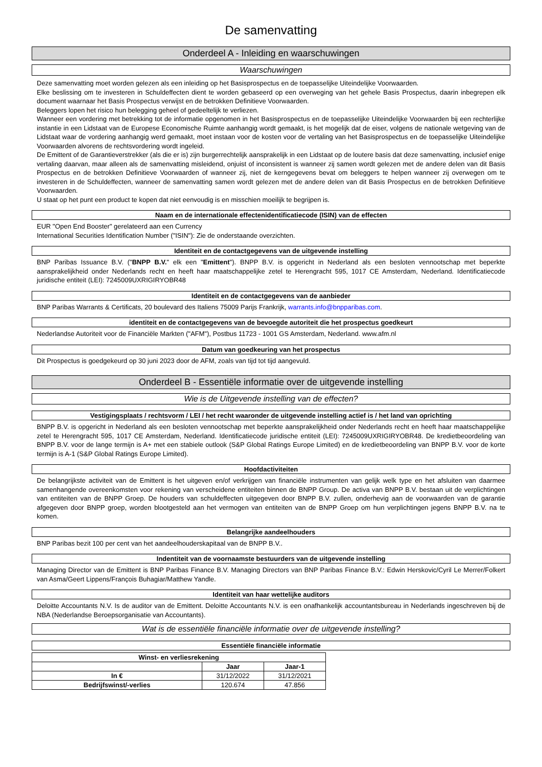De samenvatting
Onderdeel A - Inleiding en waarschuwingen
Waarschuwingen
Deze samenvatting moet worden gelezen als een inleiding op het Basisprospectus en de toepasselijke Uiteindelijke Voorwaarden.
Elke beslissing om te investeren in Schuldeffecten dient te worden gebaseerd op een overweging van het gehele Basis Prospectus, daarin inbegrepen elk document waarnaar het Basis Prospectus verwijst en de betrokken Definitieve Voorwaarden.
Beleggers lopen het risico hun belegging geheel of gedeeltelijk te verliezen.
Wanneer een vordering met betrekking tot de informatie opgenomen in het Basisprospectus en de toepasselijke Uiteindelijke Voorwaarden bij een rechterlijke instantie in een Lidstaat van de Europese Economische Ruimte aanhangig wordt gemaakt, is het mogelijk dat de eiser, volgens de nationale wetgeving van de Lidstaat waar de vordering aanhangig werd gemaakt, moet instaan voor de kosten voor de vertaling van het Basisprospectus en de toepasselijke Uiteindelijke Voorwaarden alvorens de rechtsvordering wordt ingeleid.
De Emittent of de Garantieverstrekker (als die er is) zijn burgerrechtelijk aansprakelijk in een Lidstaat op de loutere basis dat deze samenvatting, inclusief enige vertaling daarvan, maar alleen als de samenvatting misleidend, onjuist of inconsistent is wanneer zij samen wordt gelezen met de andere delen van dit Basis Prospectus en de betrokken Definitieve Voorwaarden of wanneer zij, niet de kerngegevens bevat om beleggers te helpen wanneer zij overwegen om te investeren in de Schuldeffecten, wanneer de samenvatting samen wordt gelezen met de andere delen van dit Basis Prospectus en de betrokken Definitieve Voorwaarden.
U staat op het punt een product te kopen dat niet eenvoudig is en misschien moeilijk te begrijpen is.
Naam en de internationale effectenidentificatiecode (ISIN) van de effecten
EUR "Open End Booster" gerelateerd aan een Currency
International Securities Identification Number ("ISIN"): Zie de onderstaande overzichten.
Identiteit en de contactgegevens van de uitgevende instelling
BNP Paribas Issuance B.V. ("BNPP B.V." elk een "Emittent"). BNPP B.V. is opgericht in Nederland als een besloten vennootschap met beperkte aansprakelijkheid onder Nederlands recht en heeft haar maatschappelijke zetel te Herengracht 595, 1017 CE Amsterdam, Nederland. Identificatiecode juridische entiteit (LEI): 7245009UXRIGIRYOBR48
Identiteit en de contactgegevens van de aanbieder
BNP Paribas Warrants & Certificats, 20 boulevard des Italiens 75009 Parijs Frankrijk, warrants.info@bnpparibas.com.
identiteit en de contactgegevens van de bevoegde autoriteit die het prospectus goedkeurt
Nederlandse Autoriteit voor de Financiële Markten ("AFM"), Postbus 11723 - 1001 GS Amsterdam, Nederland. www.afm.nl
Datum van goedkeuring van het prospectus
Dit Prospectus is goedgekeurd op 30 juni 2023 door de AFM, zoals van tijd tot tijd aangevuld.
Onderdeel B - Essentiële informatie over de uitgevende instelling
Wie is de Uitgevende instelling van de effecten?
Vestigingsplaats / rechtsvorm / LEI / het recht waaronder de uitgevende instelling actief is / het land van oprichting
BNPP B.V. is opgericht in Nederland als een besloten vennootschap met beperkte aansprakelijkheid onder Nederlands recht en heeft haar maatschappelijke zetel te Herengracht 595, 1017 CE Amsterdam, Nederland. Identificatiecode juridische entiteit (LEI): 7245009UXRIGIRYOBR48. De kredietbeoordeling van BNPP B.V. voor de lange termijn is A+ met een stabiele outlook (S&P Global Ratings Europe Limited) en de kredietbeoordeling van BNPP B.V. voor de korte termijn is A-1 (S&P Global Ratings Europe Limited).
Hoofdactiviteiten
De belangrijkste activiteit van de Emittent is het uitgeven en/of verkrijgen van financiële instrumenten van gelijk welk type en het afsluiten van daarmee samenhangende overeenkomsten voor rekening van verscheidene entiteiten binnen de BNPP Group. De activa van BNPP B.V. bestaan uit de verplichtingen van entiteiten van de BNPP Groep. De houders van schuldeffecten uitgegeven door BNPP B.V. zullen, onderhevig aan de voorwaarden van de garantie afgegeven door BNPP groep, worden blootgesteld aan het vermogen van entiteiten van de BNPP Groep om hun verplichtingen jegens BNPP B.V. na te komen.
Belangrijke aandeelhouders
BNP Paribas bezit 100 per cent van het aandeelhouderskapitaal van de BNPP B.V..
Indentiteit van de voornaamste bestuurders van de uitgevende instelling
Managing Director van de Emittent is BNP Paribas Finance B.V. Managing Directors van BNP Paribas Finance B.V.: Edwin Herskovic/Cyril Le Merrer/Folkert van Asma/Geert Lippens/François Buhagiar/Matthew Yandle.
Identiteit van haar wettelijke auditors
Deloitte Accountants N.V. Is de auditor van de Emittent. Deloitte Accountants N.V. is een onafhankelijk accountantsbureau in Nederlands ingeschreven bij de NBA (Nederlandse Beroepsorganisatie van Accountants).
Wat is de essentiële financiële informatie over de uitgevende instelling?
Essentiële financiële informatie
| Winst- en verliesrekening | | |
| --- | --- | --- |
| | Jaar | Jaar-1 |
| In € | 31/12/2022 | 31/12/2021 |
| Bedrijfswinst/-verlies | 120.674 | 47.856 |